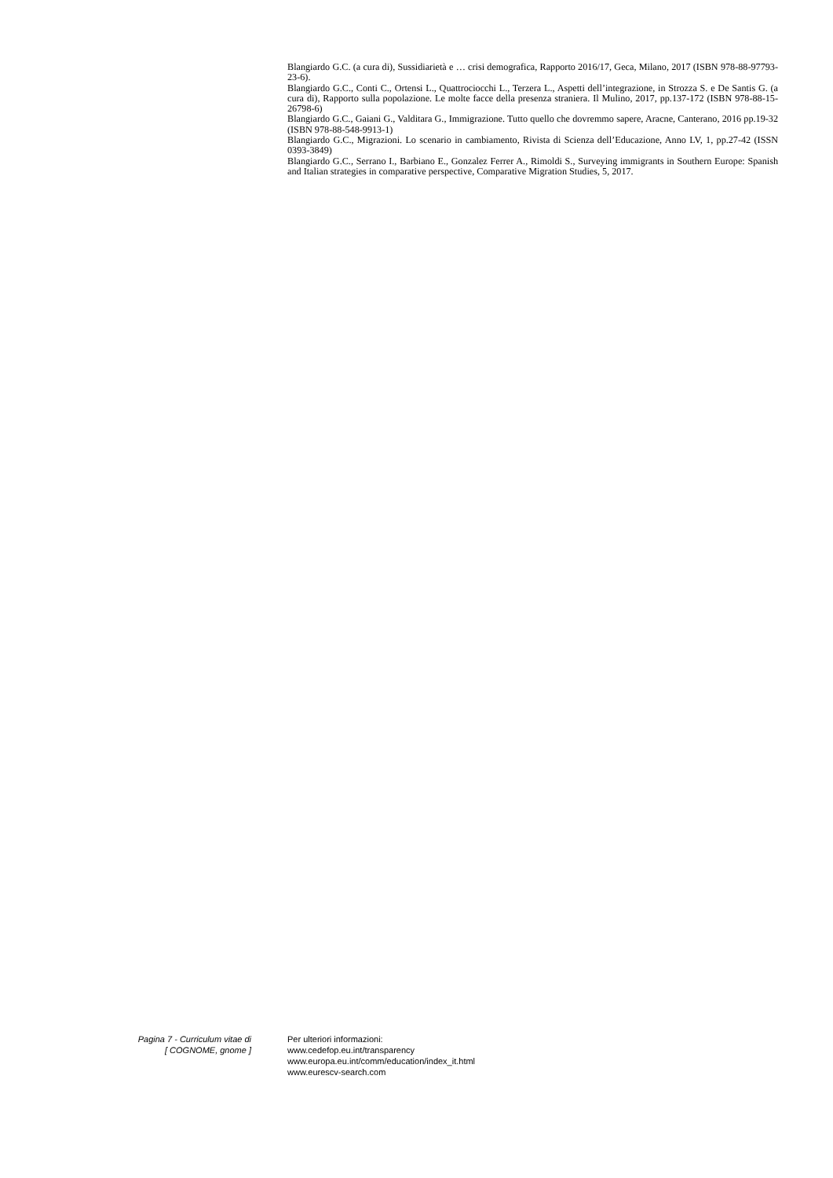Blangiardo G.C. (a cura di), Sussidiarietà e … crisi demografica, Rapporto 2016/17, Geca, Milano, 2017 (ISBN 978-88-97793-23-6).
Blangiardo G.C., Conti C., Ortensi L., Quattrociocchi L., Terzera L., Aspetti dell’integrazione, in Strozza S. e De Santis G. (a cura di), Rapporto sulla popolazione. Le molte facce della presenza straniera. Il Mulino, 2017, pp.137-172 (ISBN 978-88-15-26798-6)
Blangiardo G.C., Gaiani G., Valditara G., Immigrazione. Tutto quello che dovremmo sapere, Aracne, Canterano, 2016 pp.19-32 (ISBN 978-88-548-9913-1)
Blangiardo G.C., Migrazioni. Lo scenario in cambiamento, Rivista di Scienza dell’Educazione, Anno LV, 1, pp.27-42 (ISSN 0393-3849)
Blangiardo G.C., Serrano I., Barbiano E., Gonzalez Ferrer A., Rimoldi S., Surveying immigrants in Southern Europe: Spanish and Italian strategies in comparative perspective, Comparative Migration Studies, 5, 2017.
Pagina 7 - Curriculum vitae di
[ COGNOME, gnome ]
Per ulteriori informazioni:
www.cedefop.eu.int/transparency
www.europa.eu.int/comm/education/index_it.html
www.eurescv-search.com